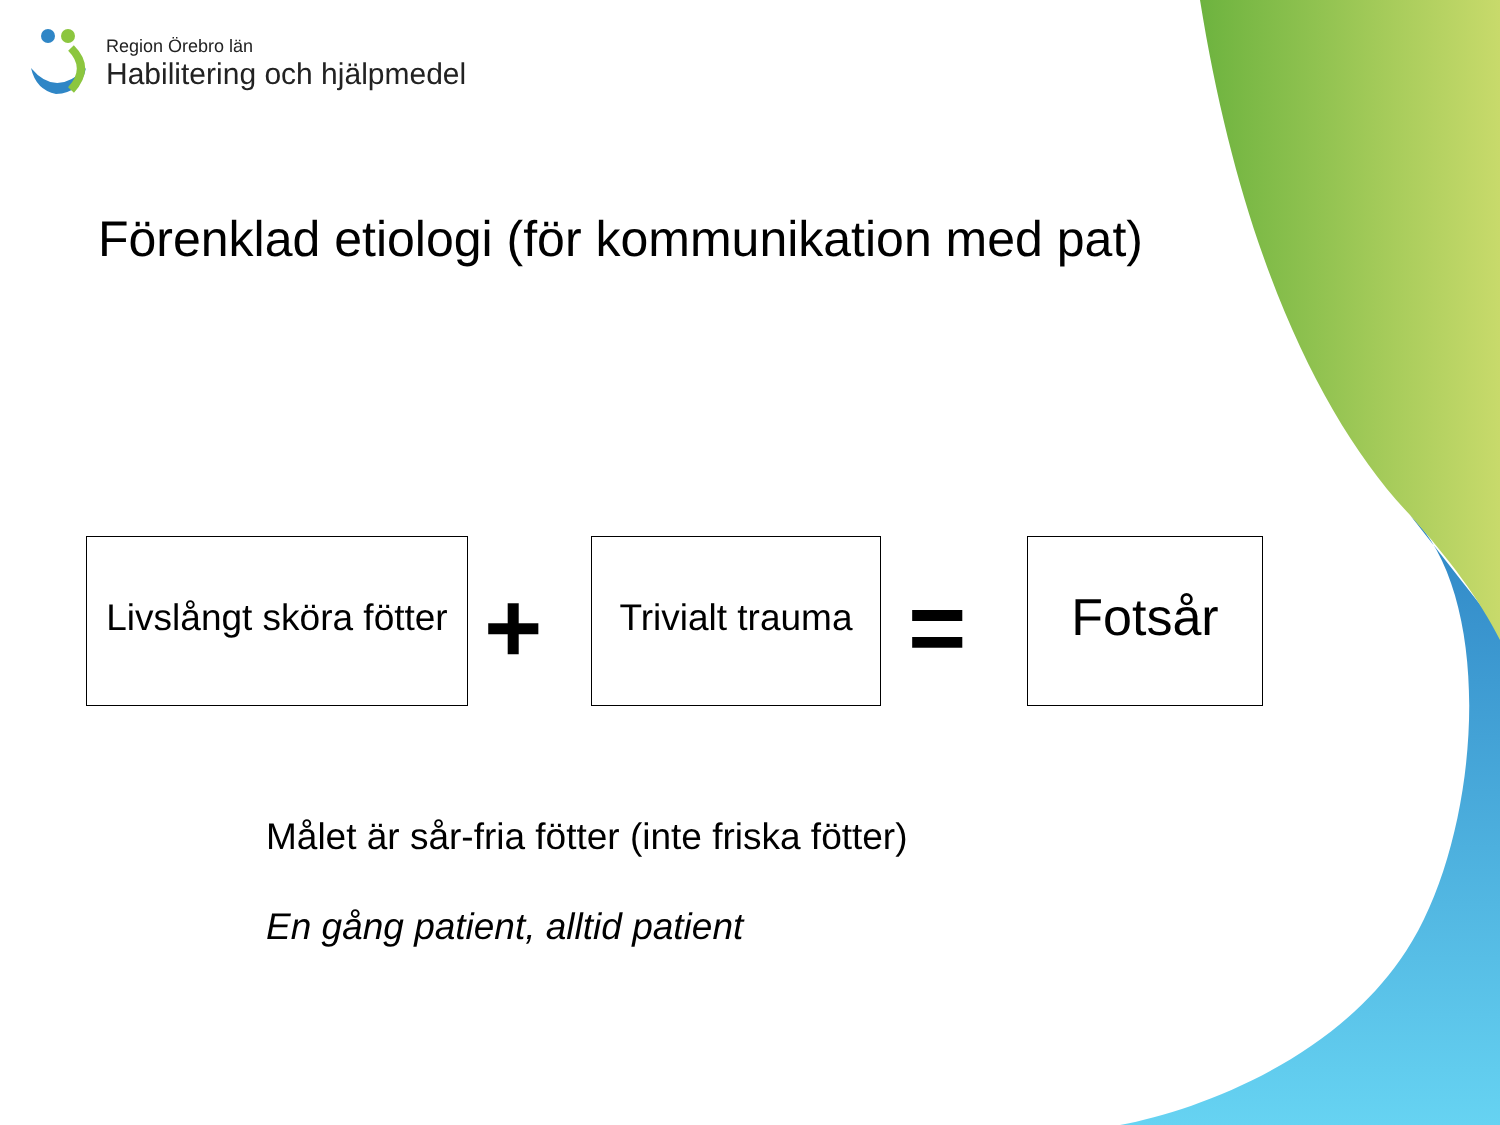Region Örebro län
Habilitering och hjälpmedel
Förenklad etiologi (för kommunikation med pat)
Livslångt sköra fötter
+
Trivialt trauma
=
Fotsår
Målet är sår-fria fötter (inte friska fötter)
En gång patient, alltid patient